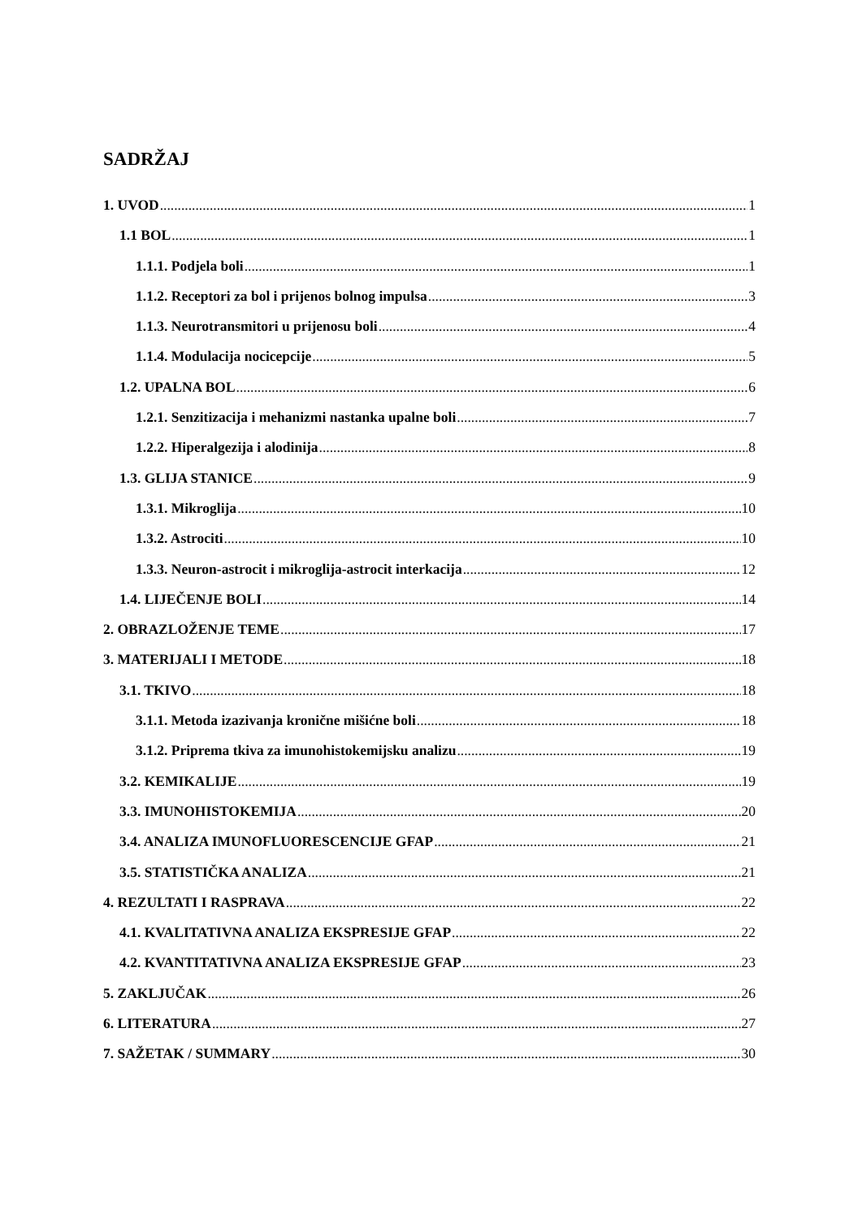SADRŽAJ
1. UVOD 1
1.1 BOL 1
1.1.1. Podjela boli 1
1.1.2. Receptori za bol i prijenos bolnog impulsa 3
1.1.3. Neurotransmitori u prijenosu boli 4
1.1.4. Modulacija nocicepcije 5
1.2. UPALNA BOL 6
1.2.1. Senzitizacija i mehanizmi nastanka upalne boli 7
1.2.2. Hiperalgezija i alodinija 8
1.3. GLIJA STANICE 9
1.3.1. Mikroglija 10
1.3.2. Astrociti 10
1.3.3. Neuron-astrocit i mikroglija-astrocit interkacija 12
1.4. LIJEČENJE BOLI 14
2. OBRAZLOŽENJE TEME 17
3. MATERIJALI I METODE 18
3.1. TKIVO 18
3.1.1. Metoda izazivanja kronične mišićne boli 18
3.1.2. Priprema tkiva za imunohistokemijsku analizu 19
3.2. KEMIKALIJE 19
3.3. IMUNOHISTOKEMIJA 20
3.4. ANALIZA IMUNOFLUORESCENCIJE GFAP 21
3.5. STATISTIČKA ANALIZA 21
4. REZULTATI I RASPRAVA 22
4.1. KVALITATIVNA ANALIZA EKSPRESIJE GFAP 22
4.2. KVANTITATIVNA ANALIZA EKSPRESIJE GFAP 23
5. ZAKLJUČAK 26
6. LITERATURA 27
7. SAŽETAK / SUMMARY 30